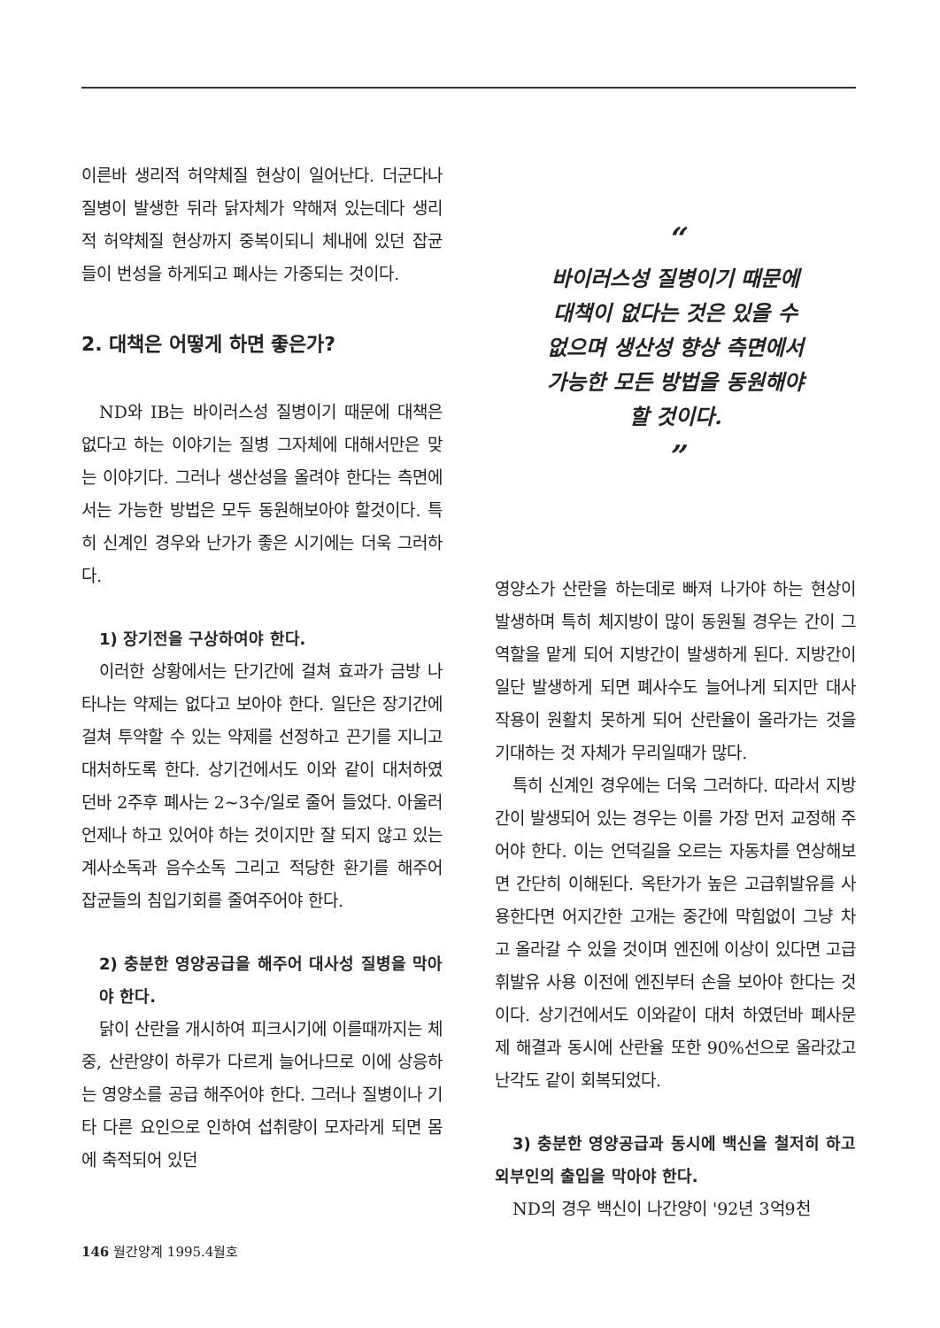이른바 생리적 허약체질 현상이 일어난다. 더군다나 질병이 발생한 뒤라 닭자체가 약해져 있는데다 생리적 허약체질 현상까지 중복이되니 체내에 있던 잡균들이 번성을 하게되고 폐사는 가중되는 것이다.
2. 대책은 어떻게 하면 좋은가?
ND와 IB는 바이러스성 질병이기 때문에 대책은 없다고 하는 이야기는 질병 그자체에 대해서만은 맞는 이야기다. 그러나 생산성을 올려야 한다는 측면에서는 가능한 방법은 모두 동원해보아야 할것이다. 특히 신계인 경우와 난가가 좋은 시기에는 더욱 그러하다.
1) 장기전을 구상하여야 한다.
이러한 상황에서는 단기간에 걸쳐 효과가 금방 나타나는 약제는 없다고 보아야 한다. 일단은 장기간에 걸쳐 투약할 수 있는 약제를 선정하고 끈기를 지니고 대처하도록 한다. 상기건에서도 이와 같이 대처하였던바 2주후 폐사는 2~3수/일로 줄어 들었다. 아울러 언제나 하고 있어야 하는 것이지만 잘 되지 않고 있는 계사소독과 음수소독 그리고 적당한 환기를 해주어 잡균들의 침입기회를 줄여주어야 한다.
2) 충분한 영양공급을 해주어 대사성 질병을 막아야 한다.
닭이 산란을 개시하여 피크시기에 이를때까지는 체중, 산란양이 하루가 다르게 늘어나므로 이에 상응하는 영양소를 공급 해주어야 한다. 그러나 질병이나 기타 다른 요인으로 인하여 섭취량이 모자라게 되면 몸에 축적되어 있던
“
바이러스성 질병이기 때문에
대책이 없다는 것은 있을 수
없으며 생산성 향상 측면에서
가능한 모든 방법을 동원해야
할 것이다.
”
영양소가 산란을 하는데로 빠져 나가야 하는 현상이 발생하며 특히 체지방이 많이 동원될 경우는 간이 그 역할을 맡게 되어 지방간이 발생하게 된다. 지방간이 일단 발생하게 되면 폐사수도 늘어나게 되지만 대사작용이 원활치 못하게 되어 산란율이 올라가는 것을 기대하는 것 자체가 무리일때가 많다.
특히 신계인 경우에는 더욱 그러하다. 따라서 지방간이 발생되어 있는 경우는 이를 가장 먼저 교정해 주어야 한다. 이는 언덕길을 오르는 자동차를 연상해보면 간단히 이해된다. 옥탄가가 높은 고급휘발유를 사용한다면 어지간한 고개는 중간에 막힘없이 그냥 차고 올라갈 수 있을 것이며 엔진에 이상이 있다면 고급휘발유 사용 이전에 엔진부터 손을 보아야 한다는 것이다. 상기건에서도 이와같이 대처 하였던바 폐사문제 해결과 동시에 산란율 또한 90%선으로 올라갔고 난각도 같이 회복되었다.
3) 충분한 영양공급과 동시에 백신을 철저히 하고 외부인의 출입을 막아야 한다.
ND의 경우 백신이 나간양이 '92년 3억9천
146 월간양계 1995.4월호